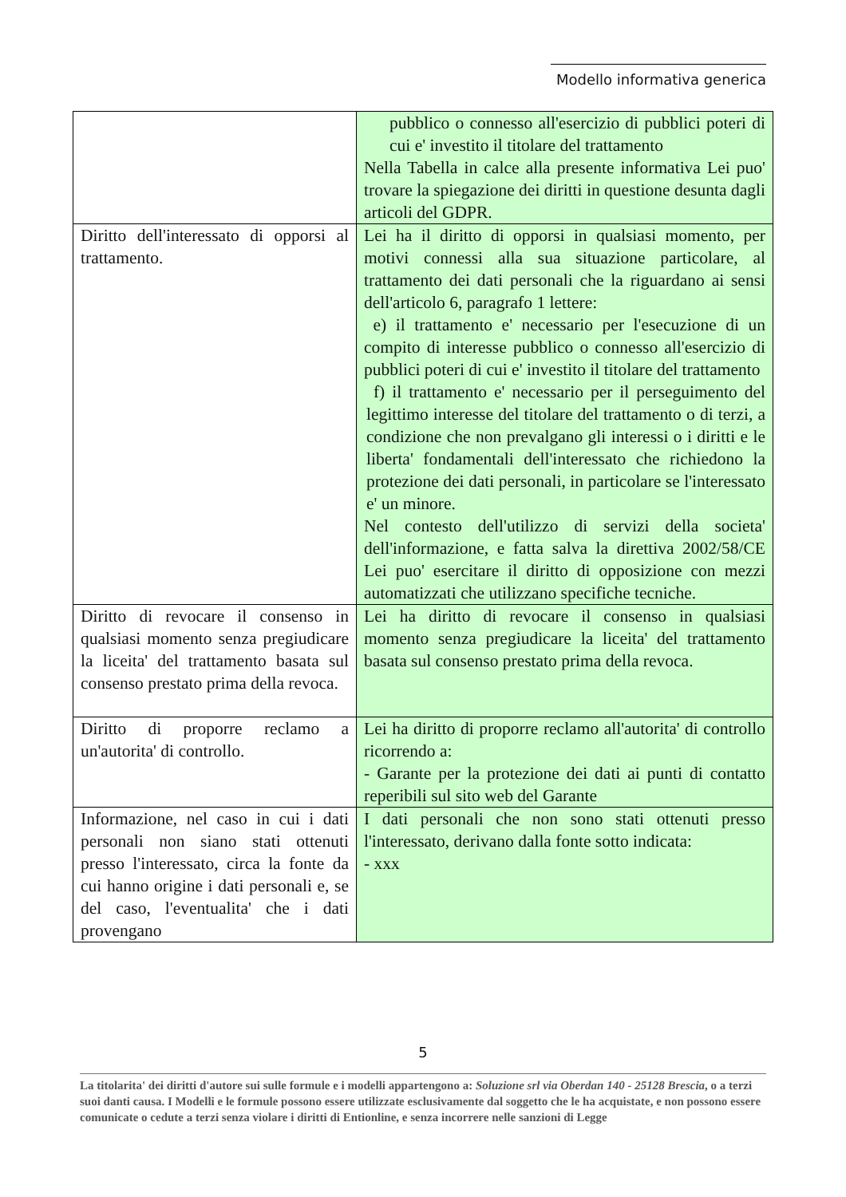Modello informativa generica
| | pubblico o connesso all'esercizio di pubblici poteri di cui e' investito il titolare del trattamento Nella Tabella in calce alla presente informativa Lei puo' trovare la spiegazione dei diritti in questione desunta dagli articoli del GDPR. |
| Diritto dell'interessato di opporsi al trattamento. | Lei ha il diritto di opporsi in qualsiasi momento, per motivi connessi alla sua situazione particolare, al trattamento dei dati personali che la riguardano ai sensi dell'articolo 6, paragrafo 1 lettere: e) il trattamento e' necessario per l'esecuzione di un compito di interesse pubblico o connesso all'esercizio di pubblici poteri di cui e' investito il titolare del trattamento f) il trattamento e' necessario per il perseguimento del legittimo interesse del titolare del trattamento o di terzi, a condizione che non prevalgano gli interessi o i diritti e le liberta' fondamentali dell'interessato che richiedono la protezione dei dati personali, in particolare se l'interessato e' un minore. Nel contesto dell'utilizzo di servizi della societa' dell'informazione, e fatta salva la direttiva 2002/58/CE Lei puo' esercitare il diritto di opposizione con mezzi automatizzati che utilizzano specifiche tecniche. |
| Diritto di revocare il consenso in qualsiasi momento senza pregiudicare la liceita' del trattamento basata sul consenso prestato prima della revoca. | Lei ha diritto di revocare il consenso in qualsiasi momento senza pregiudicare la liceita' del trattamento basata sul consenso prestato prima della revoca. |
| Diritto di proporre reclamo a un'autorita' di controllo. | Lei ha diritto di proporre reclamo all'autorita' di controllo ricorrendo a: - Garante per la protezione dei dati ai punti di contatto reperibili sul sito web del Garante |
| Informazione, nel caso in cui i dati personali non siano stati ottenuti presso l'interessato, circa la fonte da cui hanno origine i dati personali e, se del caso, l'eventualita' che i dati provengano | I dati personali che non sono stati ottenuti presso l'interessato, derivano dalla fonte sotto indicata: - xxx |
5
La titolarita' dei diritti d'autore sui sulle formule e i modelli appartengono a: Soluzione srl via Oberdan 140 - 25128 Brescia, o a terzi suoi danti causa. I Modelli e le formule possono essere utilizzate esclusivamente dal soggetto che le ha acquistate, e non possono essere comunicate o cedute a terzi senza violare i diritti di Entionline, e senza incorrere nelle sanzioni di Legge